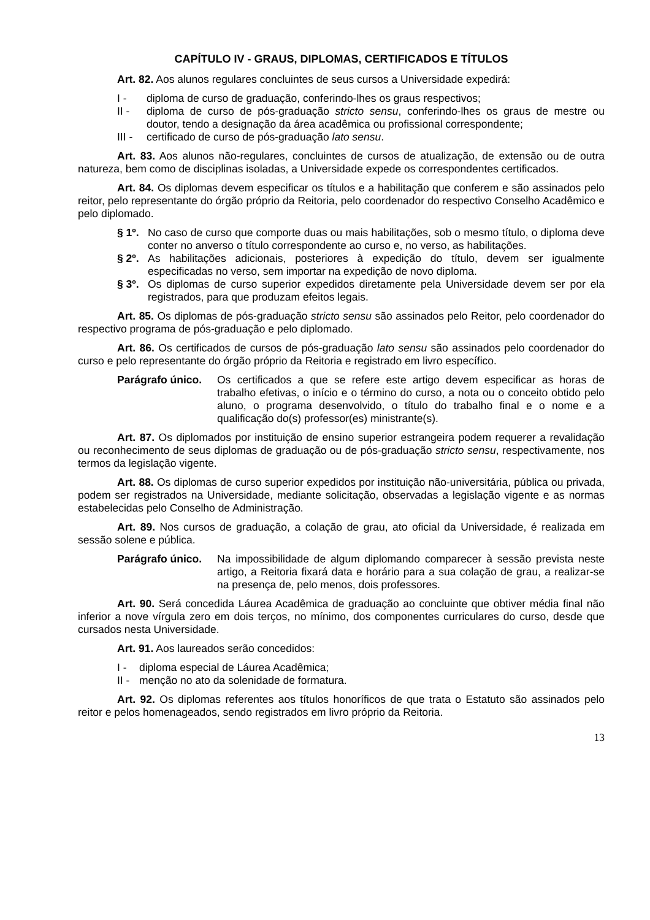CAPÍTULO IV - GRAUS, DIPLOMAS, CERTIFICADOS E TÍTULOS
Art. 82. Aos alunos regulares concluintes de seus cursos a Universidade expedirá:
I - diploma de curso de graduação, conferindo-lhes os graus respectivos;
II - diploma de curso de pós-graduação stricto sensu, conferindo-lhes os graus de mestre ou doutor, tendo a designação da área acadêmica ou profissional correspondente;
III - certificado de curso de pós-graduação lato sensu.
Art. 83. Aos alunos não-regulares, concluintes de cursos de atualização, de extensão ou de outra natureza, bem como de disciplinas isoladas, a Universidade expede os correspondentes certificados.
Art. 84. Os diplomas devem especificar os títulos e a habilitação que conferem e são assinados pelo reitor, pelo representante do órgão próprio da Reitoria, pelo coordenador do respectivo Conselho Acadêmico e pelo diplomado.
§ 1º. No caso de curso que comporte duas ou mais habilitações, sob o mesmo título, o diploma deve conter no anverso o título correspondente ao curso e, no verso, as habilitações.
§ 2º. As habilitações adicionais, posteriores à expedição do título, devem ser igualmente especificadas no verso, sem importar na expedição de novo diploma.
§ 3º. Os diplomas de curso superior expedidos diretamente pela Universidade devem ser por ela registrados, para que produzam efeitos legais.
Art. 85. Os diplomas de pós-graduação stricto sensu são assinados pelo Reitor, pelo coordenador do respectivo programa de pós-graduação e pelo diplomado.
Art. 86. Os certificados de cursos de pós-graduação lato sensu são assinados pelo coordenador do curso e pelo representante do órgão próprio da Reitoria e registrado em livro específico.
Parágrafo único. Os certificados a que se refere este artigo devem especificar as horas de trabalho efetivas, o início e o término do curso, a nota ou o conceito obtido pelo aluno, o programa desenvolvido, o título do trabalho final e o nome e a qualificação do(s) professor(es) ministrante(s).
Art. 87. Os diplomados por instituição de ensino superior estrangeira podem requerer a revalidação ou reconhecimento de seus diplomas de graduação ou de pós-graduação stricto sensu, respectivamente, nos termos da legislação vigente.
Art. 88. Os diplomas de curso superior expedidos por instituição não-universitária, pública ou privada, podem ser registrados na Universidade, mediante solicitação, observadas a legislação vigente e as normas estabelecidas pelo Conselho de Administração.
Art. 89. Nos cursos de graduação, a colação de grau, ato oficial da Universidade, é realizada em sessão solene e pública.
Parágrafo único. Na impossibilidade de algum diplomando comparecer à sessão prevista neste artigo, a Reitoria fixará data e horário para a sua colação de grau, a realizar-se na presença de, pelo menos, dois professores.
Art. 90. Será concedida Láurea Acadêmica de graduação ao concluinte que obtiver média final não inferior a nove vírgula zero em dois terços, no mínimo, dos componentes curriculares do curso, desde que cursados nesta Universidade.
Art. 91. Aos laureados serão concedidos:
I - diploma especial de Láurea Acadêmica;
II - menção no ato da solenidade de formatura.
Art. 92. Os diplomas referentes aos títulos honoríficos de que trata o Estatuto são assinados pelo reitor e pelos homenageados, sendo registrados em livro próprio da Reitoria.
13